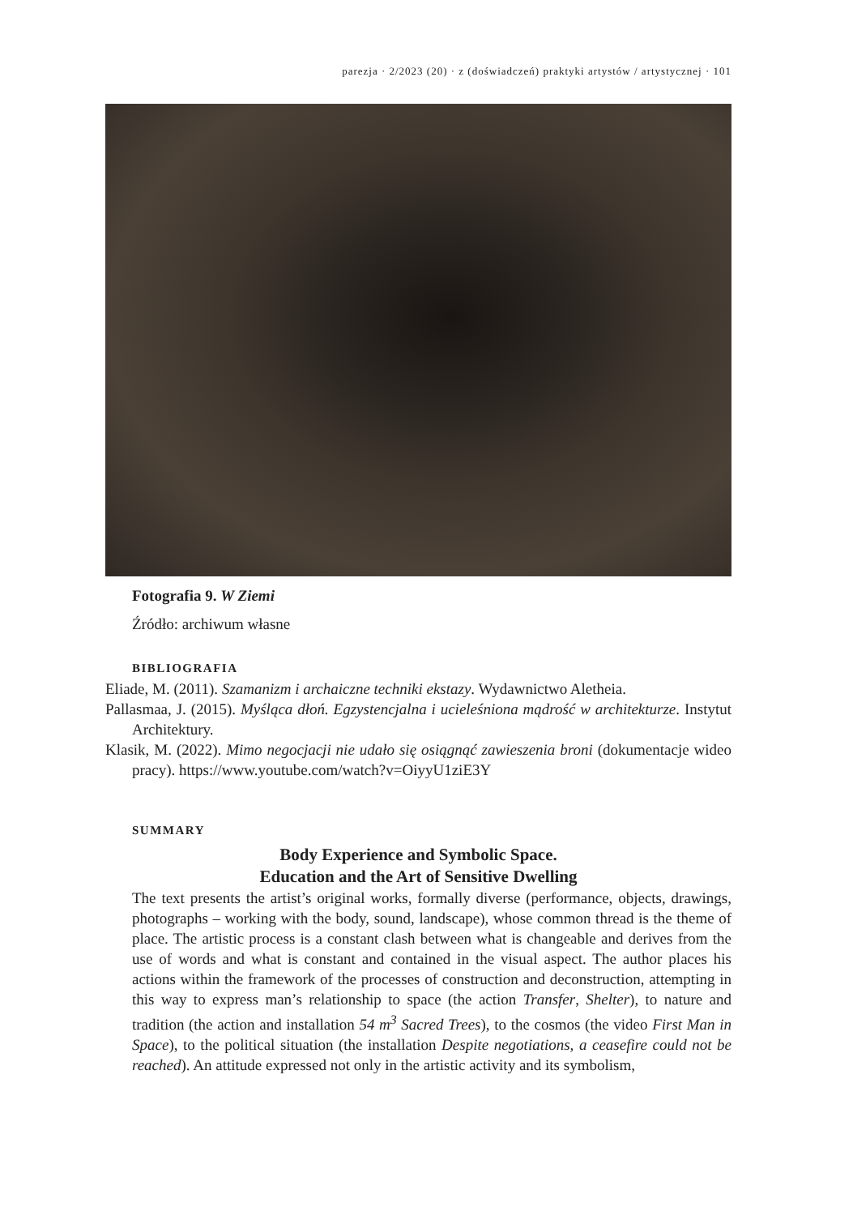parezja · 2/2023 (20) · z (doświadczeń) praktyki artystów / artystycznej · 101
Fotografia 9. W Ziemi
Źródło: archiwum własne
BIBLIOGRAFIA
Eliade, M. (2011). Szamanizm i archaiczne techniki ekstazy. Wydawnictwo Aletheia.
Pallasmaa, J. (2015). Myśląca dłoń. Egzystencjalna i ucieleśniona mądrość w architekturze. Instytut Architektury.
Klasik, M. (2022). Mimo negocjacji nie udało się osiągnąć zawieszenia broni (dokumentacje wideo pracy). https://www.youtube.com/watch?v=OiyyU1ziE3Y
SUMMARY
Body Experience and Symbolic Space.
Education and the Art of Sensitive Dwelling
The text presents the artist’s original works, formally diverse (performance, objects, drawings, photographs – working with the body, sound, landscape), whose common thread is the theme of place. The artistic process is a constant clash between what is changeable and derives from the use of words and what is constant and contained in the visual aspect. The author places his actions within the framework of the processes of construction and deconstruction, attempting in this way to express man’s relationship to space (the action Transfer, Shelter), to nature and tradition (the action and installation 54 m<sup>3</sup> Sacred Trees), to the cosmos (the video First Man in Space), to the political situation (the installation Despite negotiations, a ceasefire could not be reached). An attitude expressed not only in the artistic activity and its symbolism,